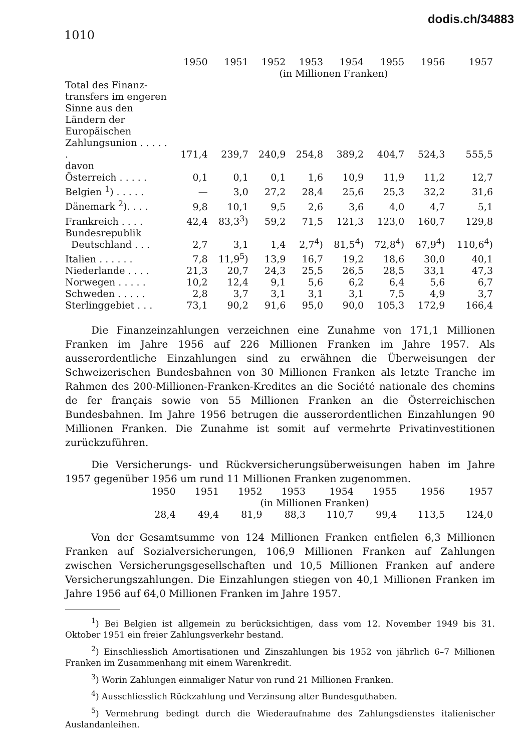dodis.ch/34883
1010
| | 1950 | 1951 | 1952 | 1953 | 1954 | 1955 | 1956 | 1957 |
| --- | --- | --- | --- | --- | --- | --- | --- | --- |
| | (in Millionen Franken) | | | | | | | |
| Total des Finanz­transfers im engeren Sinne aus den Ländern der Europäischen Zahlungs­union . . . . . . | 171,4 | 239,7 | 240,9 | 254,8 | 389,2 | 404,7 | 524,3 | 555,5 |
| davon | | | | | | | | |
| Österreich . . . . . | 0,1 | 0,1 | 0,1 | 1,6 | 10,9 | 11,9 | 11,2 | 12,7 |
| Belgien <sup>1</sup>) . . . . . | — | 3,0 | 27,2 | 28,4 | 25,6 | 25,3 | 32,2 | 31,6 |
| Dänemark <sup>2</sup>). . . . | 9,8 | 10,1 | 9,5 | 2,6 | 3,6 | 4,0 | 4,7 | 5,1 |
| Frankreich . . . . | 42,4 | 83,3<sup>3</sup>) | 59,2 | 71,5 | 121,3 | 123,0 | 160,7 | 129,8 |
| Bundesrepublik Deutschland . . . | 2,7 | 3,1 | 1,4 | 2,7<sup>4</sup>) | 81,5<sup>4</sup>) | 72,8<sup>4</sup>) | 67,9<sup>4</sup>) | 110,6<sup>4</sup>) |
| Italien . . . . . . | 7,8 | 11,9<sup>5</sup>) | 13,9 | 16,7 | 19,2 | 18,6 | 30,0 | 40,1 |
| Niederlande . . . . | 21,3 | 20,7 | 24,3 | 25,5 | 26,5 | 28,5 | 33,1 | 47,3 |
| Norwegen . . . . . | 10,2 | 12,4 | 9,1 | 5,6 | 6,2 | 6,4 | 5,6 | 6,7 |
| Schweden . . . . . | 2,8 | 3,7 | 3,1 | 3,1 | 3,1 | 7,5 | 4,9 | 3,7 |
| Sterlinggebiet . . . | 73,1 | 90,2 | 91,6 | 95,0 | 90,0 | 105,3 | 172,9 | 166,4 |
Die Finanzeinzahlungen verzeichnen eine Zunahme von 171,1 Millionen Franken im Jahre 1956 auf 226 Millionen Franken im Jahre 1957. Als ausserordentliche Einzahlungen sind zu erwähnen die Überweisungen der Schweizerischen Bundesbahnen von 30 Millionen Franken als letzte Tranche im Rahmen des 200-Millionen-Franken-Kredites an die Société nationale des chemins de fer français sowie von 55 Millionen Franken an die Österreichischen Bundesbahnen. Im Jahre 1956 betrugen die ausserordentlichen Einzahlungen 90 Millionen Franken. Die Zunahme ist somit auf vermehrte Privatinvestitionen zurückzuführen.
Die Versicherungs- und Rückversicherungsüberweisungen haben im Jahre 1957 gegenüber 1956 um rund 11 Millionen Franken zugenommen.
| 1950 | 1951 | 1952 | 1953 | 1954 | 1955 | 1956 | 1957 |
| --- | --- | --- | --- | --- | --- | --- | --- |
| (in Millionen Franken) | | | | | | | |
| 28,4 | 49,4 | 81,9 | 88,3 | 110,7 | 99,4 | 113,5 | 124,0 |
Von der Gesamtsumme von 124 Millionen Franken entfielen 6,3 Millionen Franken auf Sozialversicherungen, 106,9 Millionen Franken auf Zahlungen zwischen Versicherungsgesellschaften und 10,5 Millionen Franken auf andere Versicherungszahlungen. Die Einzahlungen stiegen von 40,1 Millionen Franken im Jahre 1956 auf 64,0 Millionen Franken im Jahre 1957.
<sup>1</sup>) Bei Belgien ist allgemein zu berücksichtigen, dass vom 12. November 1949 bis 31. Oktober 1951 ein freier Zahlungsverkehr bestand.
<sup>2</sup>) Einschliesslich Amortisationen und Zinszahlungen bis 1952 von jährlich 6–7 Millionen Franken im Zusammenhang mit einem Warenkredit.
<sup>3</sup>) Worin Zahlungen einmaliger Natur von rund 21 Millionen Franken.
<sup>4</sup>) Ausschliesslich Rückzahlung und Verzinsung alter Bundesguthaben.
<sup>5</sup>) Vermehrung bedingt durch die Wiederaufnahme des Zahlungsdienstes italienischer Auslandanleihen.